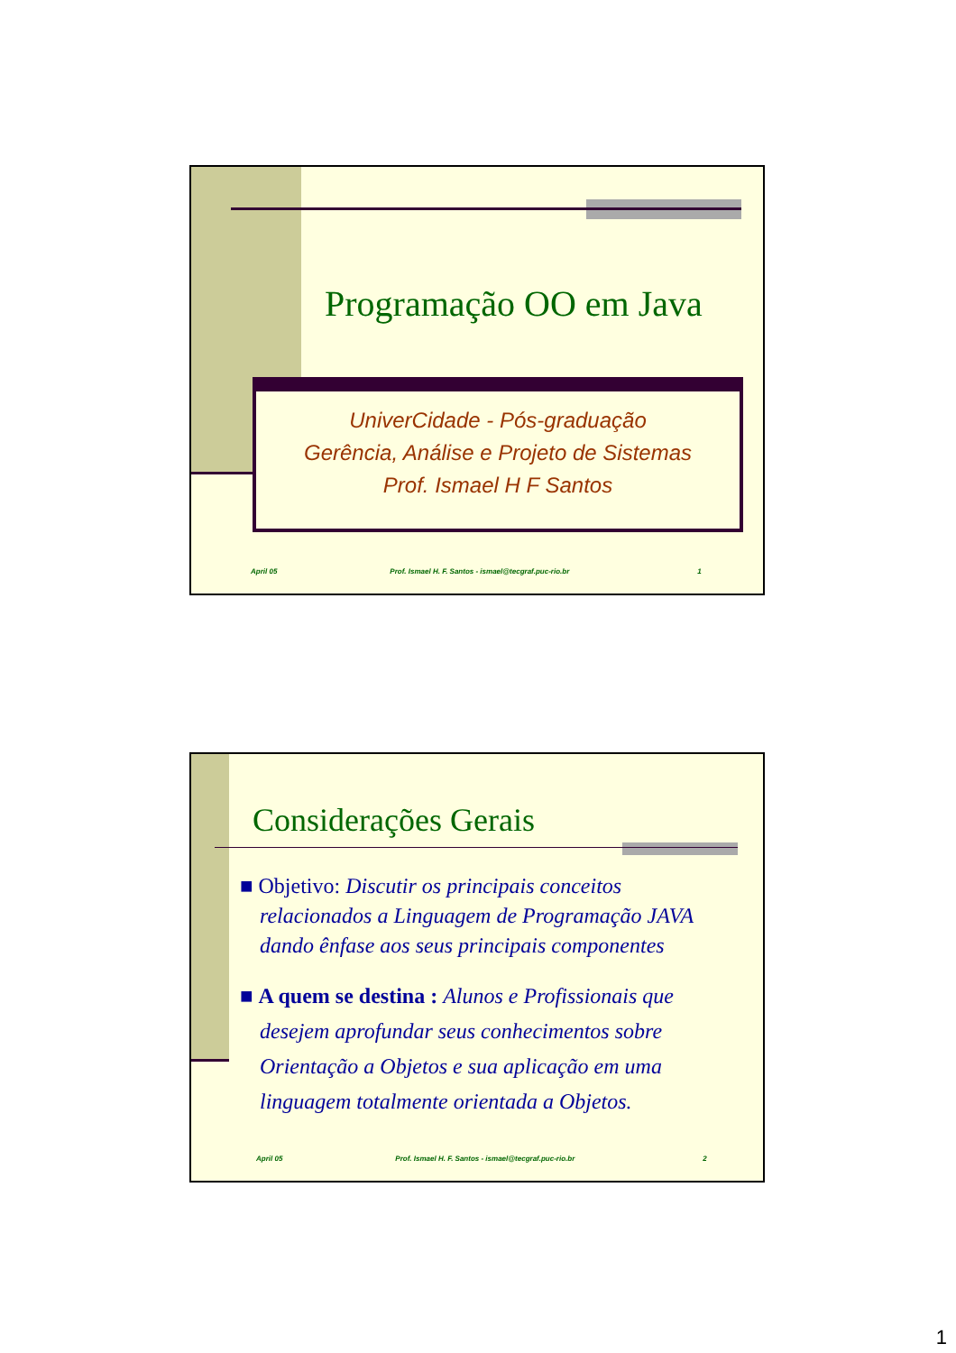Programação OO em Java
UniverCidade - Pós-graduação
Gerência, Análise e Projeto de Sistemas
Prof. Ismael H F Santos
April 05 Prof. Ismael H. F. Santos - ismael@tecgraf.puc-rio.br 1
Considerações Gerais
■ Objetivo: Discutir os principais conceitos relacionados a Linguagem de Programação JAVA dando ênfase aos seus principais componentes
■ A quem se destina : Alunos e Profissionais que desejem aprofundar seus conhecimentos sobre Orientação a Objetos e sua aplicação em uma linguagem totalmente orientada a Objetos.
April 05 Prof. Ismael H. F. Santos - ismael@tecgraf.puc-rio.br 2
1